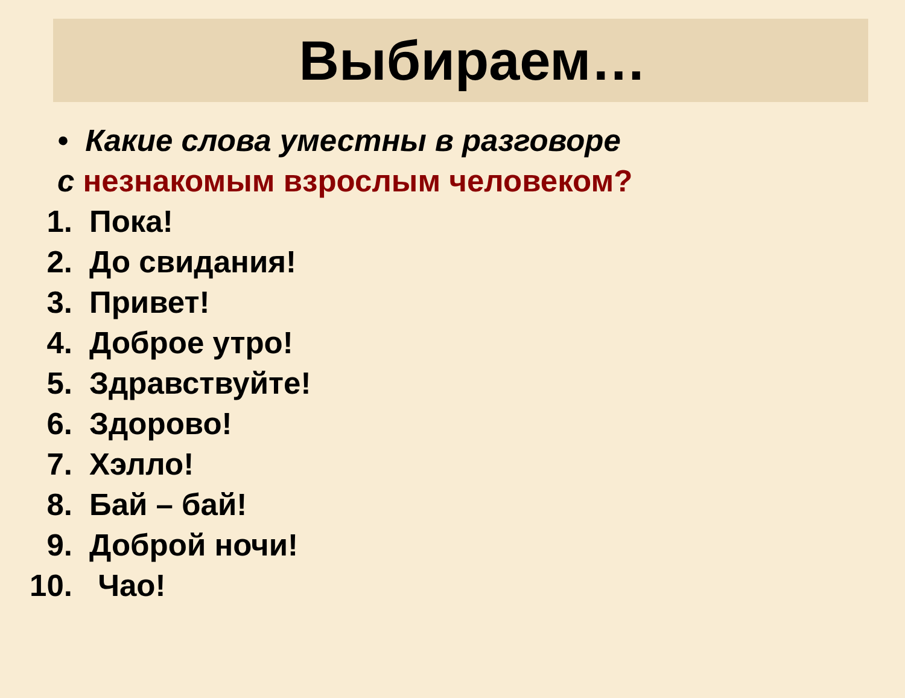Выбираем…
• Какие слова уместны в разговоре
с незнакомым взрослым человеком?
1. Пока!
2. До свидания!
3. Привет!
4. Доброе утро!
5. Здравствуйте!
6. Здорово!
7. Хэлло!
8. Бай – бай!
9. Доброй ночи!
10. Чао!